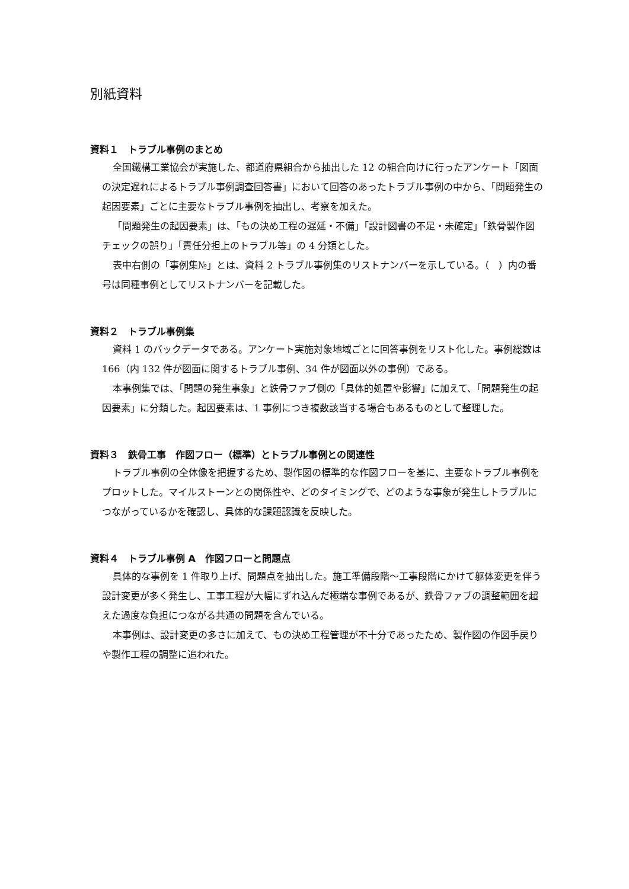別紙資料
資料１　トラブル事例のまとめ
全国鐵構工業協会が実施した、都道府県組合から抽出した 12 の組合向けに行ったアンケート「図面の決定遅れによるトラブル事例調査回答書」において回答のあったトラブル事例の中から、「問題発生の起因要素」ごとに主要なトラブル事例を抽出し、考察を加えた。
「問題発生の起因要素」は、「もの決め工程の遅延・不備」「設計図書の不足・未確定」「鉄骨製作図チェックの誤り」「責任分担上のトラブル等」の 4 分類とした。
表中右側の「事例集№」とは、資料 2 トラブル事例集のリストナンバーを示している。（　）内の番号は同種事例としてリストナンバーを記載した。
資料２　トラブル事例集
資料 1 のバックデータである。アンケート実施対象地域ごとに回答事例をリスト化した。事例総数は 166（内 132 件が図面に関するトラブル事例、34 件が図面以外の事例）である。
本事例集では、「問題の発生事象」と鉄骨ファブ側の「具体的処置や影響」に加えて、「問題発生の起因要素」に分類した。起因要素は、1 事例につき複数該当する場合もあるものとして整理した。
資料３　鉄骨工事　作図フロー（標準）とトラブル事例との関連性
トラブル事例の全体像を把握するため、製作図の標準的な作図フローを基に、主要なトラブル事例をプロットした。マイルストーンとの関係性や、どのタイミングで、どのような事象が発生しトラブルにつながっているかを確認し、具体的な課題認識を反映した。
資料４　トラブル事例 A　作図フローと問題点
具体的な事例を 1 件取り上げ、問題点を抽出した。施工準備段階～工事段階にかけて躯体変更を伴う設計変更が多く発生し、工事工程が大幅にずれ込んだ極端な事例であるが、鉄骨ファブの調整範囲を超えた過度な負担につながる共通の問題を含んでいる。
本事例は、設計変更の多さに加えて、もの決め工程管理が不十分であったため、製作図の作図手戻りや製作工程の調整に追われた。